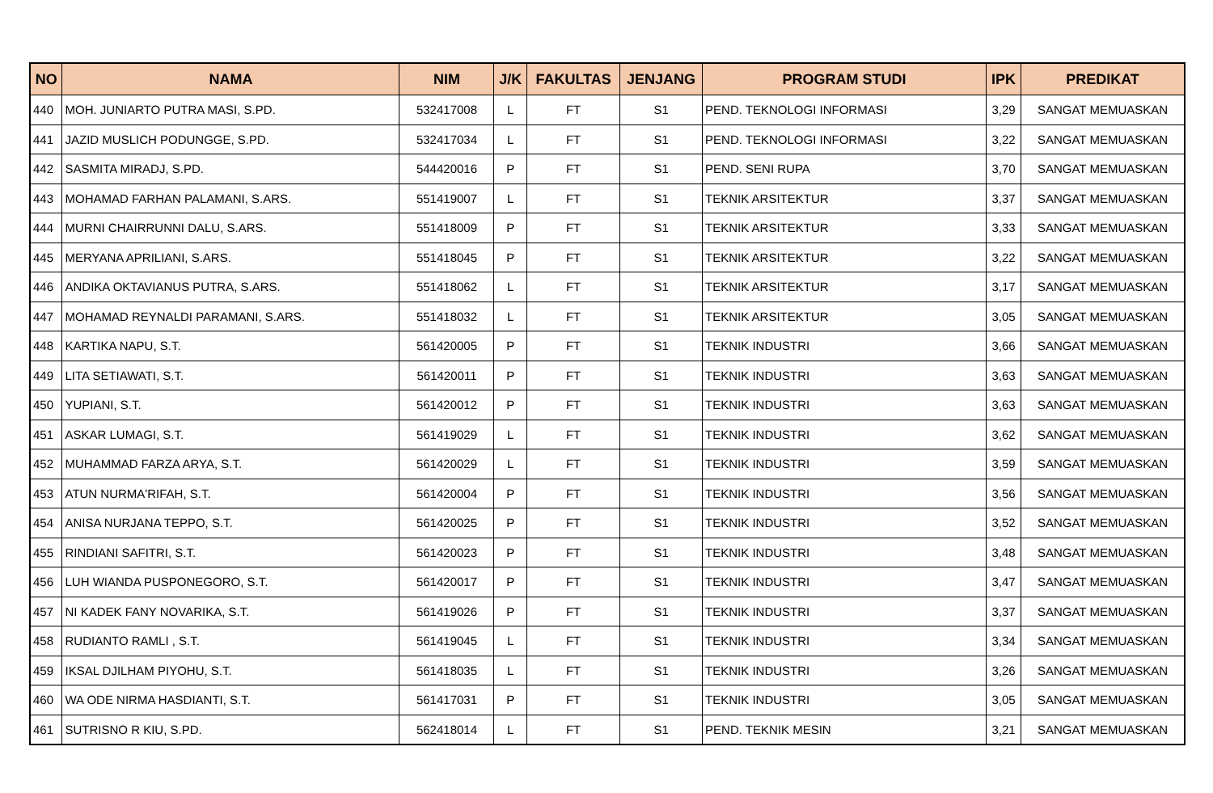| NO | NAMA | NIM | J/K | FAKULTAS | JENJANG | PROGRAM STUDI | IPK | PREDIKAT |
| --- | --- | --- | --- | --- | --- | --- | --- | --- |
| 440 | MOH. JUNIARTO PUTRA MASI, S.PD. | 532417008 | L | FT | S1 | PEND. TEKNOLOGI INFORMASI | 3,29 | SANGAT MEMUASKAN |
| 441 | JAZID MUSLICH PODUNGGE, S.PD. | 532417034 | L | FT | S1 | PEND. TEKNOLOGI INFORMASI | 3,22 | SANGAT MEMUASKAN |
| 442 | SASMITA MIRADJ, S.PD. | 544420016 | P | FT | S1 | PEND. SENI RUPA | 3,70 | SANGAT MEMUASKAN |
| 443 | MOHAMAD FARHAN PALAMANI, S.ARS. | 551419007 | L | FT | S1 | TEKNIK ARSITEKTUR | 3,37 | SANGAT MEMUASKAN |
| 444 | MURNI CHAIRRUNNI DALU, S.ARS. | 551418009 | P | FT | S1 | TEKNIK ARSITEKTUR | 3,33 | SANGAT MEMUASKAN |
| 445 | MERYANA APRILIANI, S.ARS. | 551418045 | P | FT | S1 | TEKNIK ARSITEKTUR | 3,22 | SANGAT MEMUASKAN |
| 446 | ANDIKA OKTAVIANUS PUTRA, S.ARS. | 551418062 | L | FT | S1 | TEKNIK ARSITEKTUR | 3,17 | SANGAT MEMUASKAN |
| 447 | MOHAMAD REYNALDI PARAMANI, S.ARS. | 551418032 | L | FT | S1 | TEKNIK ARSITEKTUR | 3,05 | SANGAT MEMUASKAN |
| 448 | KARTIKA NAPU, S.T. | 561420005 | P | FT | S1 | TEKNIK INDUSTRI | 3,66 | SANGAT MEMUASKAN |
| 449 | LITA SETIAWATI, S.T. | 561420011 | P | FT | S1 | TEKNIK INDUSTRI | 3,63 | SANGAT MEMUASKAN |
| 450 | YUPIANI, S.T. | 561420012 | P | FT | S1 | TEKNIK INDUSTRI | 3,63 | SANGAT MEMUASKAN |
| 451 | ASKAR LUMAGI, S.T. | 561419029 | L | FT | S1 | TEKNIK INDUSTRI | 3,62 | SANGAT MEMUASKAN |
| 452 | MUHAMMAD FARZA ARYA, S.T. | 561420029 | L | FT | S1 | TEKNIK INDUSTRI | 3,59 | SANGAT MEMUASKAN |
| 453 | ATUN NURMA'RIFAH, S.T. | 561420004 | P | FT | S1 | TEKNIK INDUSTRI | 3,56 | SANGAT MEMUASKAN |
| 454 | ANISA NURJANA TEPPO, S.T. | 561420025 | P | FT | S1 | TEKNIK INDUSTRI | 3,52 | SANGAT MEMUASKAN |
| 455 | RINDIANI SAFITRI, S.T. | 561420023 | P | FT | S1 | TEKNIK INDUSTRI | 3,48 | SANGAT MEMUASKAN |
| 456 | LUH WIANDA PUSPONEGORO, S.T. | 561420017 | P | FT | S1 | TEKNIK INDUSTRI | 3,47 | SANGAT MEMUASKAN |
| 457 | NI KADEK FANY NOVARIKA, S.T. | 561419026 | P | FT | S1 | TEKNIK INDUSTRI | 3,37 | SANGAT MEMUASKAN |
| 458 | RUDIANTO RAMLI , S.T. | 561419045 | L | FT | S1 | TEKNIK INDUSTRI | 3,34 | SANGAT MEMUASKAN |
| 459 | IKSAL DJILHAM PIYOHU, S.T. | 561418035 | L | FT | S1 | TEKNIK INDUSTRI | 3,26 | SANGAT MEMUASKAN |
| 460 | WA ODE NIRMA HASDIANTI, S.T. | 561417031 | P | FT | S1 | TEKNIK INDUSTRI | 3,05 | SANGAT MEMUASKAN |
| 461 | SUTRISNO R KIU, S.PD. | 562418014 | L | FT | S1 | PEND. TEKNIK MESIN | 3,21 | SANGAT MEMUASKAN |